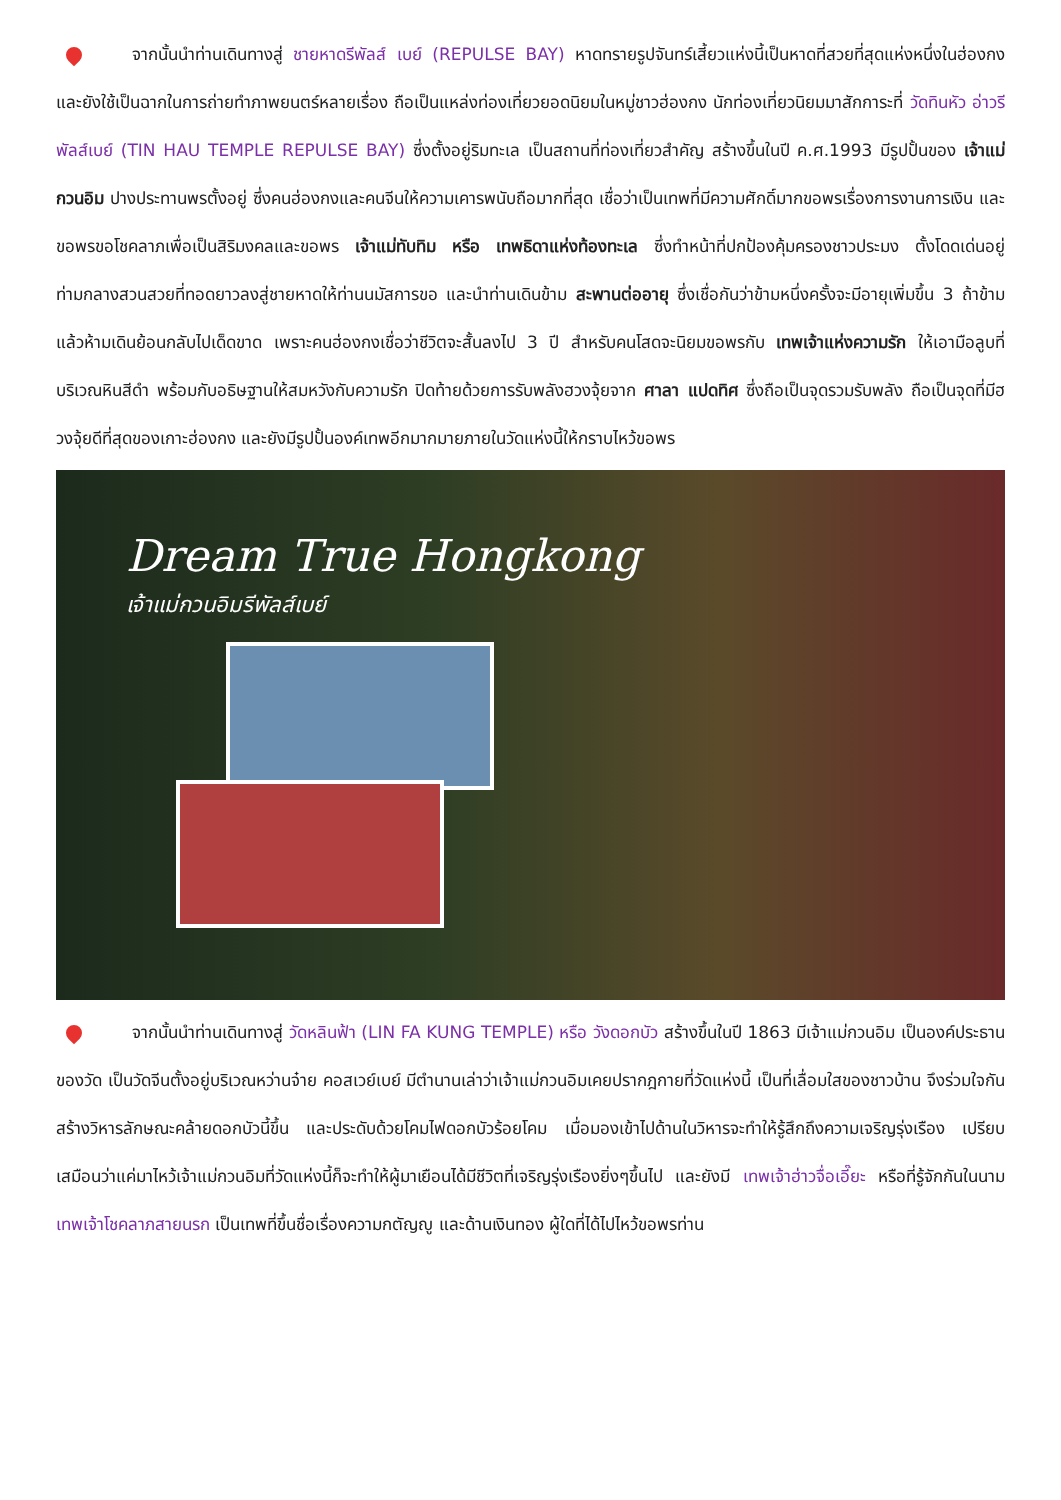จากนั้นนำท่านเดินทางสู่ ชายหาดรีพัลส์ เบย์ (REPULSE BAY) หาดทรายรูปจันทร์เสี้ยวแห่งนี้เป็นหาดที่สวยที่สุดแห่งหนึ่งในฮ่องกง และยังใช้เป็นฉากในการถ่ายทำภาพยนตร์หลายเรื่อง ถือเป็นแหล่งท่องเที่ยวยอดนิยมในหมู่ชาวฮ่องกง นักท่องเที่ยวนิยมมาสักการะที่ วัดทินหัว อ่าวรีพัลส์เบย์ (TIN HAU TEMPLE REPULSE BAY) ซึ่งตั้งอยู่ริมทะเล เป็นสถานที่ท่องเที่ยวสำคัญ สร้างขึ้นในปี ค.ศ.1993 มีรูปปั้นของ เจ้าแม่กวนอิม ปางประทานพรตั้งอยู่ ซึ่งคนฮ่องกงและคนจีนให้ความเคารพนับถือมากที่สุด เชื่อว่าเป็นเทพที่มีความศักดิ์มากขอพรเรื่องการงานการเงิน และขอพรขอโชคลาภเพื่อเป็นสิริมงคลและขอพร เจ้าแม่ทับทิม หรือ เทพธิดาแห่งท้องทะเล ซึ่งทำหน้าที่ปกป้องคุ้มครองชาวประมง ตั้งโดดเด่นอยู่ท่ามกลางสวนสวยที่ทอดยาวลงสู่ชายหาดให้ท่านนมัสการขอ และนำท่านเดินข้าม สะพานต่ออายุ ซึ่งเชื่อกันว่าข้ามหนึ่งครั้งจะมีอายุเพิ่มขึ้น 3 ถ้าข้ามแล้วห้ามเดินย้อนกลับไปเด็ดขาด เพราะคนฮ่องกงเชื่อว่าชีวิตจะสั้นลงไป 3 ปี สำหรับคนโสดจะนิยมขอพรกับ เทพเจ้าแห่งความรัก ให้เอามือลูบที่บริเวณหินสีดำ พร้อมกับอธิษฐานให้สมหวังกับความรัก ปิดท้ายด้วยการรับพลังฮวงจุ้ยจาก ศาลา แปดทิศ ซึ่งถือเป็นจุดรวมรับพลัง ถือเป็นจุดที่มีฮวงจุ้ยดีที่สุดของเกาะฮ่องกง และยังมีรูปปั้นองค์เทพอีกมากมายภายในวัดแห่งนี้ให้กราบไหว้ขอพร
Dream True Hongkong
เจ้าแม่กวนอิมรีพัลส์เบย์
จากนั้นนำท่านเดินทางสู่ วัดหลินฟ้า (LIN FA KUNG TEMPLE) หรือ วังดอกบัว สร้างขึ้นในปี 1863 มีเจ้าแม่กวนอิม เป็นองค์ประธานของวัด เป็นวัดจีนตั้งอยู่บริเวณหว่านจ๋าย คอสเวย์เบย์ มีตำนานเล่าว่าเจ้าแม่กวนอิมเคยปรากฎกายที่วัดแห่งนี้ เป็นที่เลื่อมใสของชาวบ้าน จึงร่วมใจกันสร้างวิหารลักษณะคล้ายดอกบัวนี้ขึ้น และประดับด้วยโคมไฟดอกบัวร้อยโคม เมื่อมองเข้าไปด้านในวิหารจะทำให้รู้สึกถึงความเจริญรุ่งเรือง เปรียบเสมือนว่าแค่มาไหว้เจ้าแม่กวนอิมที่วัดแห่งนี้ก็จะทำให้ผู้มาเยือนได้มีชีวิตที่เจริญรุ่งเรืองยิ่งๆขึ้นไป และยังมี เทพเจ้าฮ่าวจื่อเอี๊ยะ หรือที่รู้จักกันในนาม เทพเจ้าโชคลาภสายนรก เป็นเทพที่ขึ้นชื่อเรื่องความกตัญญู และด้านเงินทอง ผู้ใดที่ได้ไปไหว้ขอพรท่าน